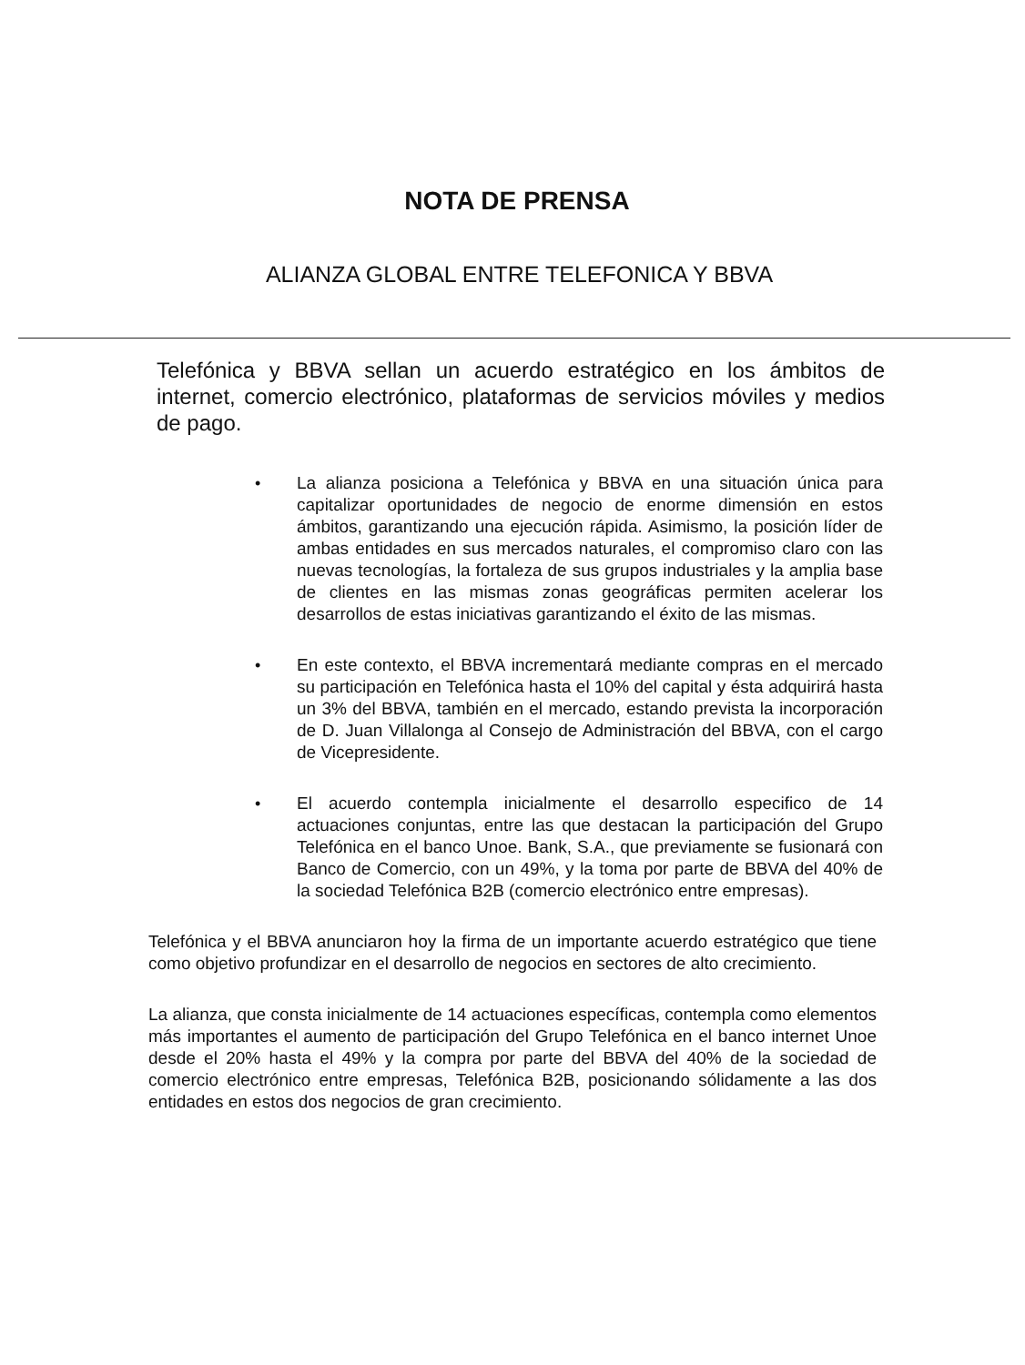NOTA DE PRENSA
ALIANZA GLOBAL ENTRE TELEFONICA Y BBVA
Telefónica y BBVA sellan un acuerdo estratégico en los ámbitos de internet, comercio electrónico, plataformas de servicios móviles y medios de pago.
• La alianza posiciona a Telefónica y BBVA en una situación única para capitalizar oportunidades de negocio de enorme dimensión en estos ámbitos, garantizando una ejecución rápida. Asimismo, la posición líder de ambas entidades en sus mercados naturales, el compromiso claro con las nuevas tecnologías, la fortaleza de sus grupos industriales y la amplia base de clientes en las mismas zonas geográficas permiten acelerar los desarrollos de estas iniciativas garantizando el éxito de las mismas.
• En este contexto, el BBVA incrementará mediante compras en el mercado su participación en Telefónica hasta el 10% del capital y ésta adquirirá hasta un 3% del BBVA, también en el mercado, estando prevista la incorporación de D. Juan Villalonga al Consejo de Administración del BBVA, con el cargo de Vicepresidente.
• El acuerdo contempla inicialmente el desarrollo especifico de 14 actuaciones conjuntas, entre las que destacan la participación del Grupo Telefónica en el banco Unoe. Bank, S.A., que previamente se fusionará con Banco de Comercio, con un 49%, y la toma por parte de BBVA del 40% de la sociedad Telefónica B2B (comercio electrónico entre empresas).
Telefónica y el BBVA anunciaron hoy la firma de un importante acuerdo estratégico que tiene como objetivo profundizar en el desarrollo de negocios en sectores de alto crecimiento.
La alianza, que consta inicialmente de 14 actuaciones específicas, contempla como elementos más importantes el aumento de participación del Grupo Telefónica en el banco internet Unoe desde el 20% hasta el 49% y la compra por parte del BBVA del 40% de la sociedad de comercio electrónico entre empresas, Telefónica B2B, posicionando sólidamente a las dos entidades en estos dos negocios de gran crecimiento.